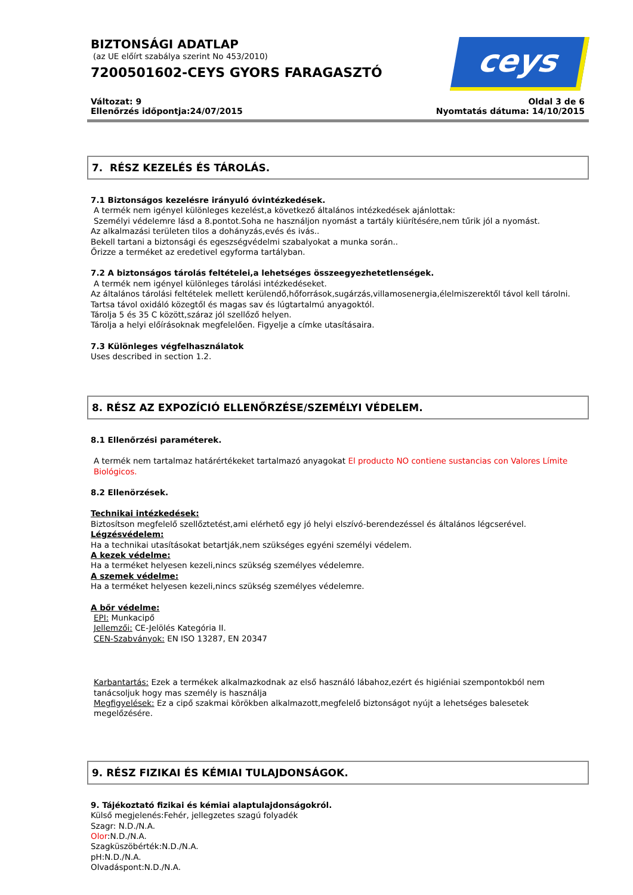BIZTONSÁGI ADATLAP
(az UE előírt szabálya szerint No 453/2010)
7200501602-CEYS GYORS FARAGASZTÓ
ceys
Változat: 9
Ellenőrzés időpontja:24/07/2015
Oldal 3 de 6
Nyomtatás dátuma: 14/10/2015
7. RÉSZ KEZELÉS ÉS TÁROLÁS.
7.1 Biztonságos kezelésre irányuló óvintézkedések.
A termék nem igényel különleges kezelést,a következő általános intézkedések ajánlottak:
Személyi védelemre lásd a 8.pontot.Soha ne használjon nyomást a tartály kiürítésére,nem tűrik jól a nyomást.
Az alkalmazási területen tilos a dohányzás,evés és ivás..
Bekell tartani a biztonsági és egeszségvédelmi szabalyokat a munka során..
Őrizze a terméket az eredetivel egyforma tartályban.
7.2 A biztonságos tárolás feltételei,a lehetséges összeegyezhetetlenségek.
A termék nem igényel különleges tárolási intézkedéseket.
Az általános tárolási feltételek mellett kerülendő,hőforrások,sugárzás,villamosenergia,élelmiszerektől távol kell tárolni.
Tartsa távol oxidáló közegtől és magas sav és lúgtartalmú anyagoktól.
Tárolja 5 és 35 C között,száraz jól szellőző helyen.
Tárolja a helyi előírásoknak megfelelően. Figyelje a címke utasításaira.
7.3 Különleges végfelhasználatok
Uses described in section 1.2.
8. RÉSZ AZ EXPOZÍCIÓ ELLENŐRZÉSE/SZEMÉLYI VÉDELEM.
8.1 Ellenőrzési paraméterek.
A termék nem tartalmaz határértékeket tartalmazó anyagokat El producto NO contiene sustancias con Valores Límite Biológicos.
8.2 Ellenörzések.
Technikai intézkedések:
Biztosítson megfelelő szellőztetést,ami elérhető egy jó helyi elszívó-berendezéssel és általános légcserével.
Légzésvédelem:
Ha a technikai utasításokat betartják,nem szükséges egyéni személyi védelem.
A kezek védelme:
Ha a terméket helyesen kezeli,nincs szükség személyes védelemre.
A szemek védelme:
Ha a terméket helyesen kezeli,nincs szükség személyes védelemre.
A bőr védelme:
EPI: Munkacipő
Jellemzői: CE-Jelölés Kategória II.
CEN-Szabványok: EN ISO 13287, EN 20347
Karbantartás: Ezek a termékek alkalmazkodnak az első használó lábahoz,ezért és higiéniai szempontokból nem tanácsoljuk hogy mas személy is használja
Megfigyelések: Ez a cipő szakmai körökben alkalmazott,megfelelő biztonságot nyújt a lehetséges balesetek megelőzésére.
9. RÉSZ FIZIKAI ÉS KÉMIAI TULAJDONSÁGOK.
9. Tájékoztató fizikai és kémiai alaptulajdonságokról.
Külső megjelenés:Fehér, jellegzetes szagú folyadék
Szagr: N.D./N.A.
Olor:N.D./N.A.
Szagküszöbérték:N.D./N.A.
pH:N.D./N.A.
Olvadáspont:N.D./N.A.